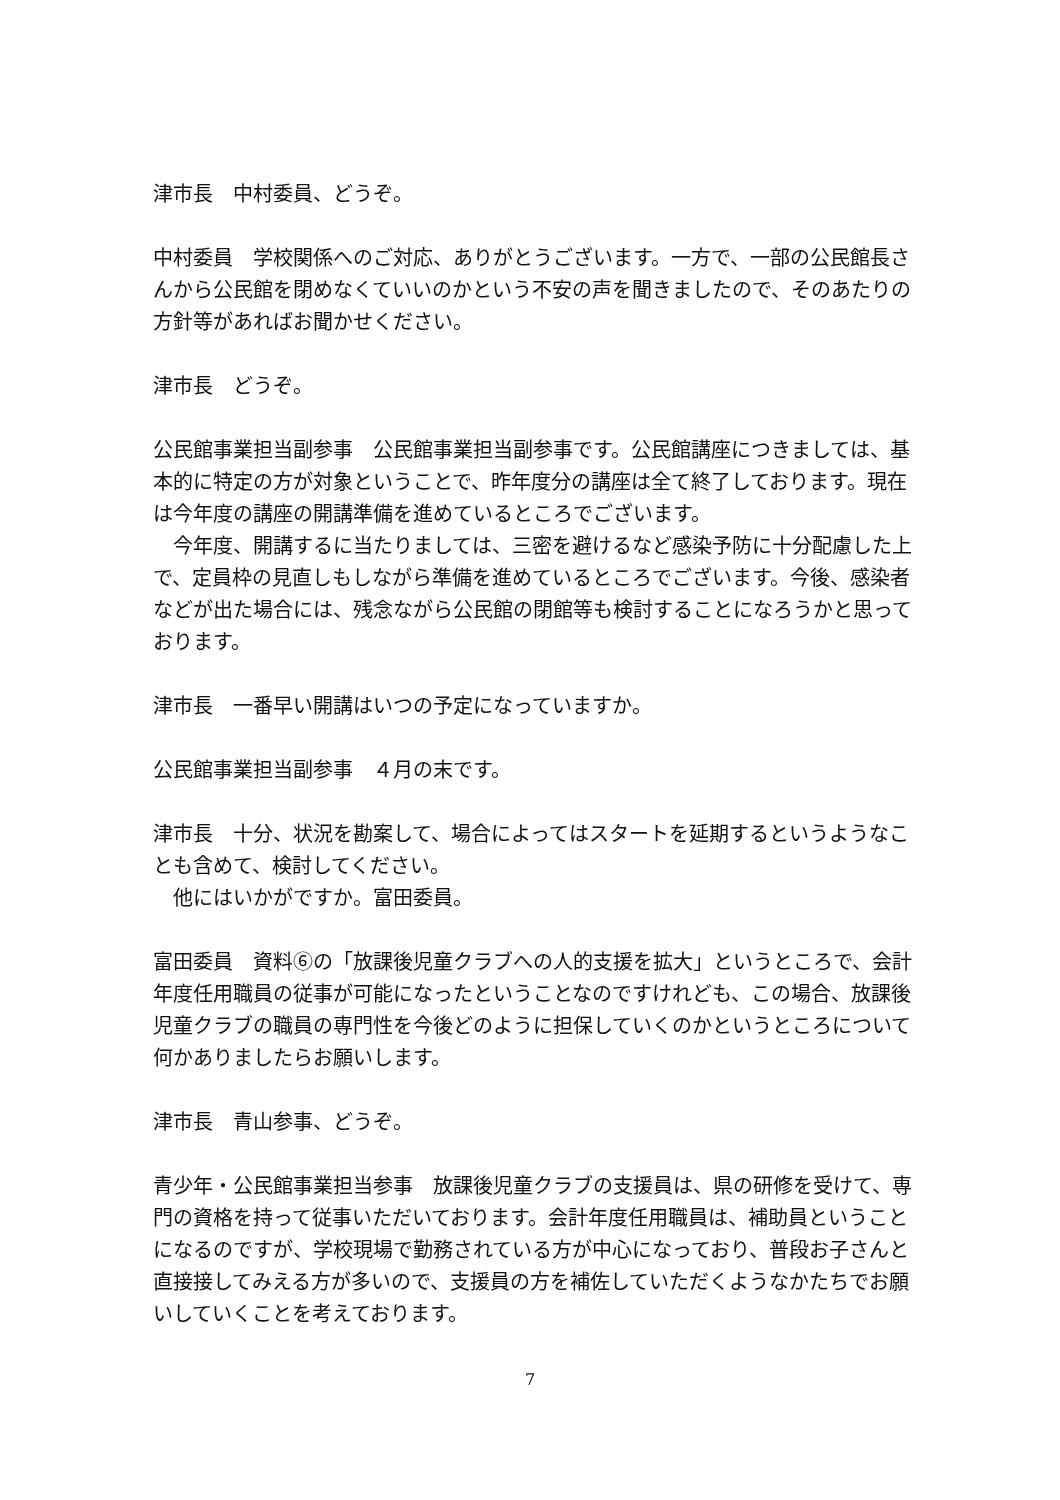津市長　中村委員、どうぞ。
中村委員　学校関係へのご対応、ありがとうございます。一方で、一部の公民館長さんから公民館を閉めなくていいのかという不安の声を聞きましたので、そのあたりの方針等があればお聞かせください。
津市長　どうぞ。
公民館事業担当副参事　公民館事業担当副参事です。公民館講座につきましては、基本的に特定の方が対象ということで、昨年度分の講座は全て終了しております。現在は今年度の講座の開講準備を進めているところでございます。
　今年度、開講するに当たりましては、三密を避けるなど感染予防に十分配慮した上で、定員枠の見直しもしながら準備を進めているところでございます。今後、感染者などが出た場合には、残念ながら公民館の閉館等も検討することになろうかと思っております。
津市長　一番早い開講はいつの予定になっていますか。
公民館事業担当副参事　４月の末です。
津市長　十分、状況を勘案して、場合によってはスタートを延期するというようなことも含めて、検討してください。
　他にはいかがですか。富田委員。
富田委員　資料⑥の「放課後児童クラブへの人的支援を拡大」というところで、会計年度任用職員の従事が可能になったということなのですけれども、この場合、放課後児童クラブの職員の専門性を今後どのように担保していくのかというところについて何かありましたらお願いします。
津市長　青山参事、どうぞ。
青少年・公民館事業担当参事　放課後児童クラブの支援員は、県の研修を受けて、専門の資格を持って従事いただいております。会計年度任用職員は、補助員ということになるのですが、学校現場で勤務されている方が中心になっており、普段お子さんと直接接してみえる方が多いので、支援員の方を補佐していただくようなかたちでお願いしていくことを考えております。
7